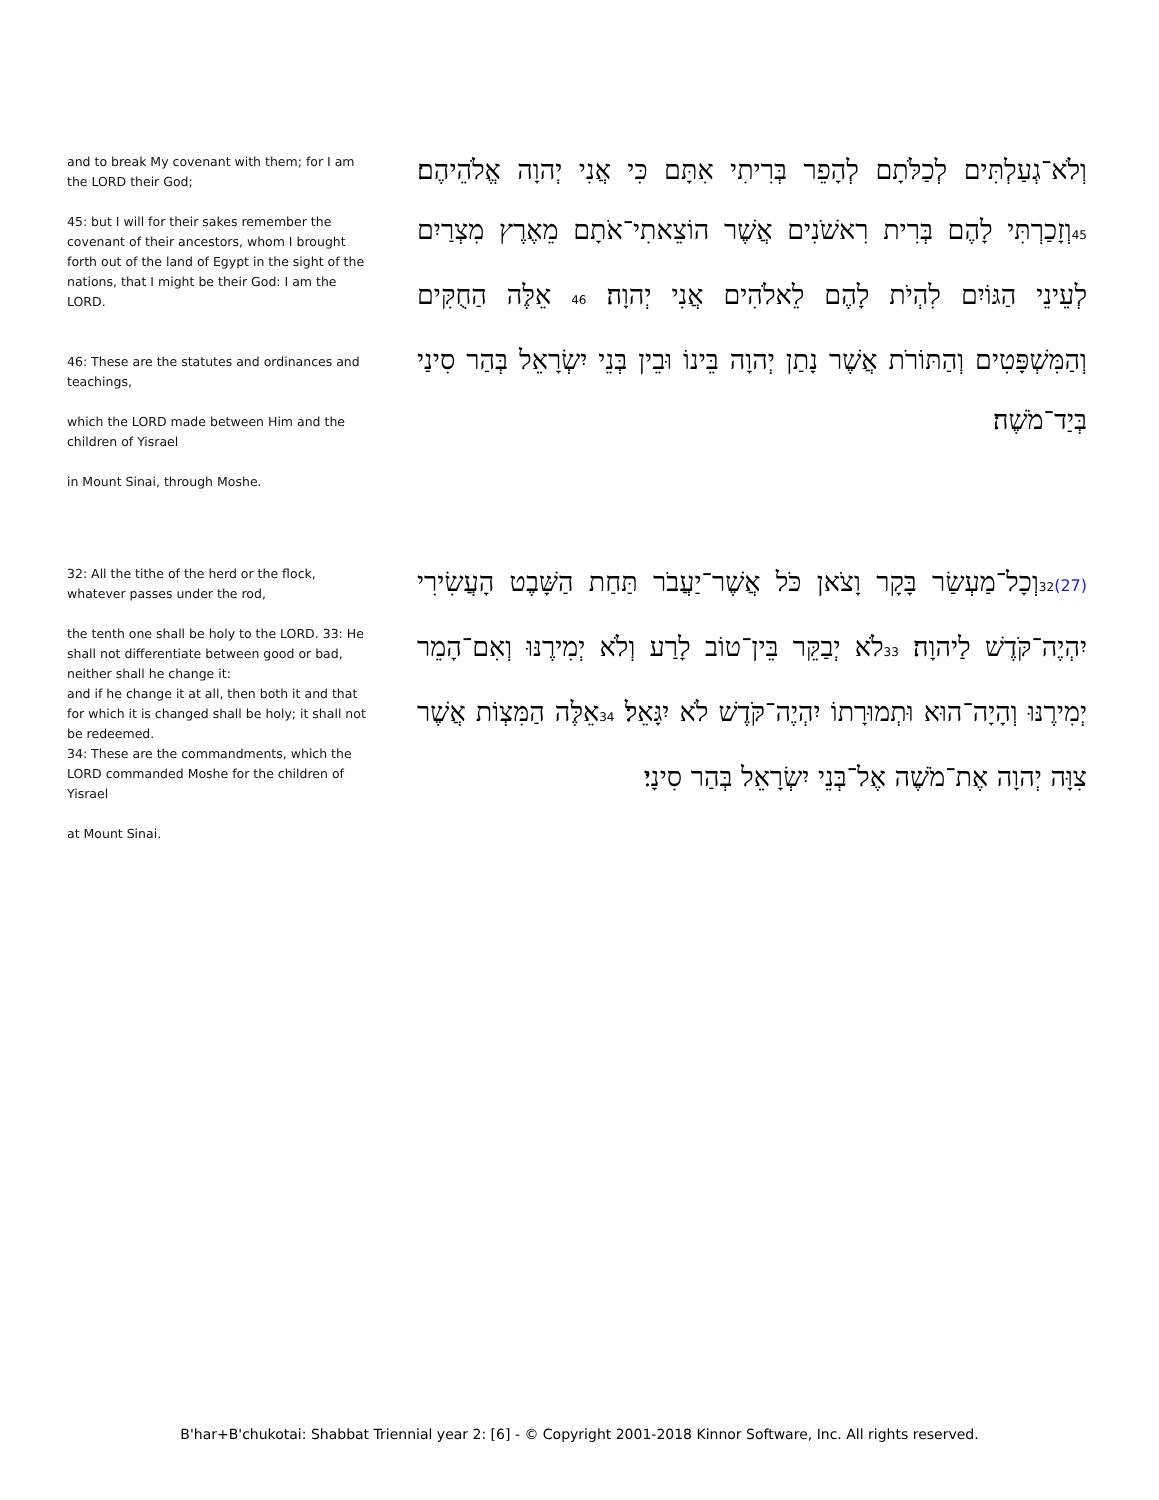and to break My covenant with them; for I am the LORD their God;
45: but I will for their sakes remember the covenant of their ancestors, whom I brought forth out of the land of Egypt in the sight of the nations, that I might be their God: I am the LORD.
46: These are the statutes and ordinances and teachings,
which the LORD made between Him and the children of Yisrael
in Mount Sinai, through Moshe.
וְלֹא־גְעַלְתִּים לְכַלֹּתָם לְהָפֵר בְּרִיתִי אִתָּם כִּי אֲנִי יְהוָה אֱלֹהֵיהֶם׃ 45וְזָכַרְתִּי לָהֶם בְּרִית רִאשֹׁנִים אֲשֶׁר הוֹצֵאתִי־אֹתָם מֵאֶרֶץ מִצְרַיִם לְעֵינֵי הַגּוֹיִם לִהְיֹת לָהֶם לֵאלֹהִים אֲנִי יְהוָה׃ 46 אֵלֶּה הַחֻקִּים וְהַמִּשְׁפָּטִים וְהַתּוֹרֹת אֲשֶׁר נָתַן יְהוָה בֵּינוֹ וּבֵין בְּנֵי יִשְׂרָאֵל בְּהַר סִינַי בְּיַד־מֹשֶׁה׃
32: All the tithe of the herd or the flock, whatever passes under the rod,
the tenth one shall be holy to the LORD. 33: He shall not differentiate between good or bad, neither shall he change it:
and if he change it at all, then both it and that for which it is changed shall be holy; it shall not be redeemed.
34: These are the commandments, which the LORD commanded Moshe for the children of Yisrael
at Mount Sinai.
(27) 32וְכָל־מַעְשַׂר בָּקָר וָצֹאן כֹּל אֲשֶׁר־יַעֲבֹר תַּחַת הַשָּׁבֶט הָעֲשִׂירִי יִהְיֶה־קֹּדֶשׁ לַיהוָה׃ 33לֹא יְבַקֵּר בֵּין־טוֹב לָרַע וְלֹא יְמִירֶנּוּ וְאִם־הָמֵר יְמִירֶנּוּ וְהָיָה־הוּא וּתְמוּרָתוֹ יִהְיֶה־קֹּדֶשׁ לֹא יִגָּאֵל׃ 34אֵלֶּה הַמִּצְוֹת אֲשֶׁר צִוָּה יְהוָה אֶת־מֹשֶׁה אֶל־בְּנֵי יִשְׂרָאֵל בְּהַר סִינָי׃
B'har+B'chukotai: Shabbat Triennial year 2: [6] - © Copyright 2001-2018 Kinnor Software, Inc. All rights reserved.